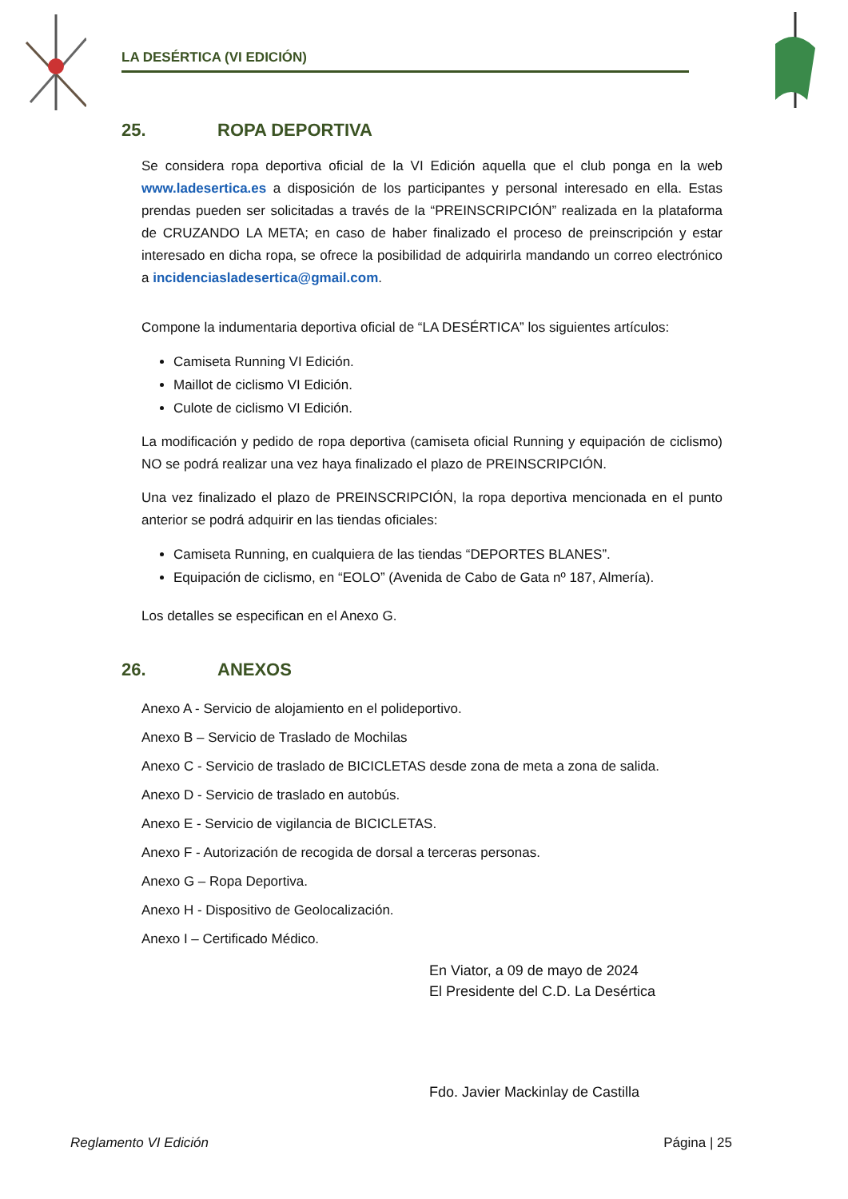LA DESÉRTICA (VI EDICIÓN)
25. ROPA DEPORTIVA
Se considera ropa deportiva oficial de la VI Edición aquella que el club ponga en la web www.ladesertica.es a disposición de los participantes y personal interesado en ella. Estas prendas pueden ser solicitadas a través de la “PREINSCRIPCIÓN” realizada en la plataforma de CRUZANDO LA META; en caso de haber finalizado el proceso de preinscripción y estar interesado en dicha ropa, se ofrece la posibilidad de adquirirla mandando un correo electrónico a incidenciasladesertica@gmail.com.
Compone la indumentaria deportiva oficial de “LA DESÉRTICA” los siguientes artículos:
Camiseta Running VI Edición.
Maillot de ciclismo VI Edición.
Culote de ciclismo VI Edición.
La modificación y pedido de ropa deportiva (camiseta oficial Running y equipación de ciclismo) NO se podrá realizar una vez haya finalizado el plazo de PREINSCRIPCIÓN.
Una vez finalizado el plazo de PREINSCRIPCIÓN, la ropa deportiva mencionada en el punto anterior se podrá adquirir en las tiendas oficiales:
Camiseta Running, en cualquiera de las tiendas “DEPORTES BLANES”.
Equipación de ciclismo, en “EOLO” (Avenida de Cabo de Gata nº 187, Almería).
Los detalles se especifican en el Anexo G.
26. ANEXOS
Anexo A - Servicio de alojamiento en el polideportivo.
Anexo B – Servicio de Traslado de Mochilas
Anexo C - Servicio de traslado de BICICLETAS desde zona de meta a zona de salida.
Anexo D - Servicio de traslado en autobús.
Anexo E - Servicio de vigilancia de BICICLETAS.
Anexo F - Autorización de recogida de dorsal a terceras personas.
Anexo G – Ropa Deportiva.
Anexo H - Dispositivo de Geolocalización.
Anexo I – Certificado Médico.
En Viator, a 09 de mayo de 2024
El Presidente del C.D. La Desértica
Fdo. Javier Mackinlay de Castilla
Reglamento VI Edición Página | 25